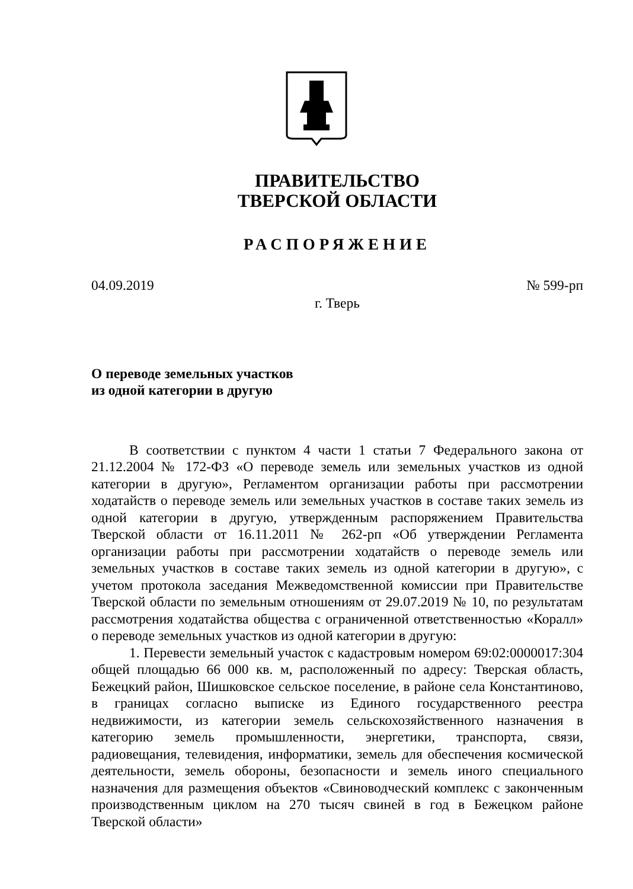ПРАВИТЕЛЬСТВО
ТВЕРСКОЙ ОБЛАСТИ
РАСПОРЯЖЕНИЕ
04.09.2019 № 599-рп
г. Тверь
О переводе земельных участков
из одной категории в другую
В соответствии с пунктом 4 части 1 статьи 7 Федерального закона от 21.12.2004 № 172-ФЗ «О переводе земель или земельных участков из одной категории в другую», Регламентом организации работы при рассмотрении ходатайств о переводе земель или земельных участков в составе таких земель из одной категории в другую, утвержденным распоряжением Правительства Тверской области от 16.11.2011 № 262-рп «Об утверждении Регламента организации работы при рассмотрении ходатайств о переводе земель или земельных участков в составе таких земель из одной категории в другую», с учетом протокола заседания Межведомственной комиссии при Правительстве Тверской области по земельным отношениям от 29.07.2019 № 10, по результатам рассмотрения ходатайства общества с ограниченной ответственностью «Коралл» о переводе земельных участков из одной категории в другую:
1. Перевести земельный участок с кадастровым номером 69:02:0000017:304 общей площадью 66 000 кв. м, расположенный по адресу: Тверская область, Бежецкий район, Шишковское сельское поселение, в районе села Константиново, в границах согласно выписке из Единого государственного реестра недвижимости, из категории земель сельскохозяйственного назначения в категорию земель промышленности, энергетики, транспорта, связи, радиовещания, телевидения, информатики, земель для обеспечения космической деятельности, земель обороны, безопасности и земель иного специального назначения для размещения объектов «Свиноводческий комплекс с законченным производственным циклом на 270 тысяч свиней в год в Бежецком районе Тверской области»